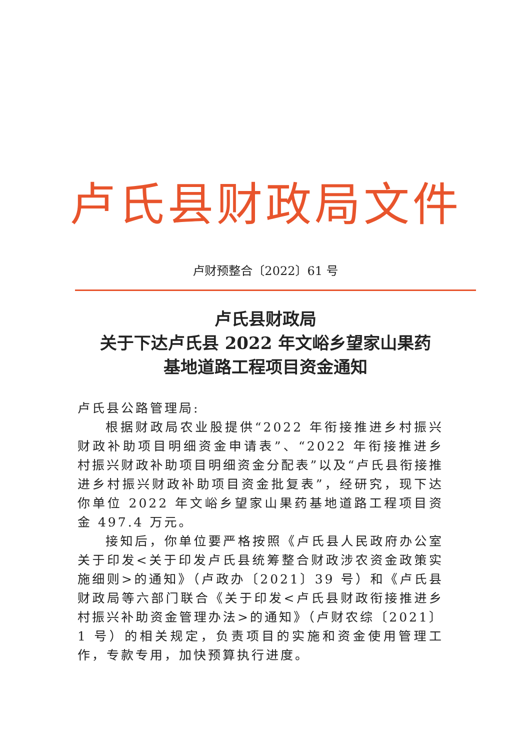卢氏县财政局文件
卢财预整合〔2022〕61 号
卢氏县财政局
关于下达卢氏县 2022 年文峪乡望家山果药
基地道路工程项目资金通知
卢氏县公路管理局:
根据财政局农业股提供“2022 年衔接推进乡村振兴财政补助项目明细资金申请表”、“2022 年衔接推进乡村振兴财政补助项目明细资金分配表”以及“卢氏县衔接推进乡村振兴财政补助项目资金批复表”，经研究，现下达你单位 2022 年文峪乡望家山果药基地道路工程项目资金 497.4 万元。
接知后，你单位要严格按照《卢氏县人民政府办公室关于印发<关于印发卢氏县统筹整合财政涉农资金政策实施细则>的通知》（卢政办〔2021〕39 号）和《卢氏县财政局等六部门联合《关于印发<卢氏县财政衔接推进乡村振兴补助资金管理办法>的通知》（卢财农综〔2021〕1 号）的相关规定，负责项目的实施和资金使用管理工作，专款专用，加快预算执行进度。